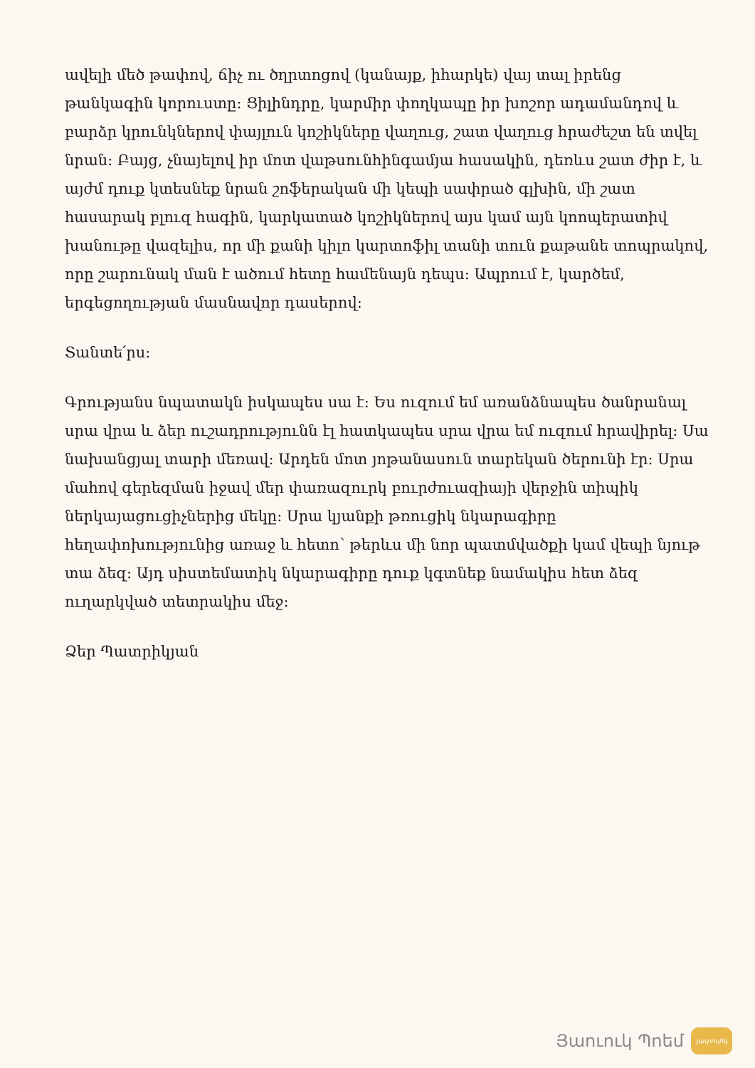ավելի մեծ թափով, ճիչ ու ծղրտոցով (կանայք, իհարկե) վայ տալ իրենց թանկագին կորուստը: Ցիլինդրը, կարմիր փողկապը իր խոշոր ադամանդով և բարձր կրունկներով փայլուն կոշիկները վաղուց, շատ վաղուց հրաժեշտ են տվել նրան: Բայց, չնայելով իր մոտ վաթսունհինգամյա հասակին, դեռևս շատ ժիր է, և այժմ դուք կտեսնեք նրան շոֆերական մի կեպի սափրած գլխին, մի շատ հասարակ բլուզ հագին, կարկատած կոշիկներով այս կամ այն կոոպերատիվ խանութը վազելիս, որ մի քանի կիլո կարտոֆիլ տանի տուն քաթանե տոպրակով, որը շարունակ ման է ածում հետը համենայն դեպս: Ապրում է, կարծեմ, երգեցողության մասնավոր դասերով:
Տանտե՛րս:
Գրությանս նպատակն իսկապես սա է: Ես ուզում եմ առանձնապես ծանրանալ սրա վրա և ձեր ուշադրությունն էլ հատկապես սրա վրա եմ ուզում հրավիրել: Սա նախանցյալ տարի մեռավ: Արդեն մոտ յոթանասուն տարեկան ծերունի էր: Սրա մահով գերեզման իջավ մեր փառազուրկ բուրժուազիայի վերջին տիպիկ ներկայացուցիչներից մեկը: Սրա կյանքի թռուցիկ նկարագիրը հեղափոխությունից առաջ և հետո՝ թերևս մի նոր պատմվածքի կամ վեպի նյութ տա ձեզ: Այդ սիստեմատիկ նկարագիրը դուք կգտնեք նամակիս հետ ձեզ ուղարկված տետրակիս մեջ:
Ձեր Պատրիկյան
Յաուուկ Պոեմ
յաւրոսիկ